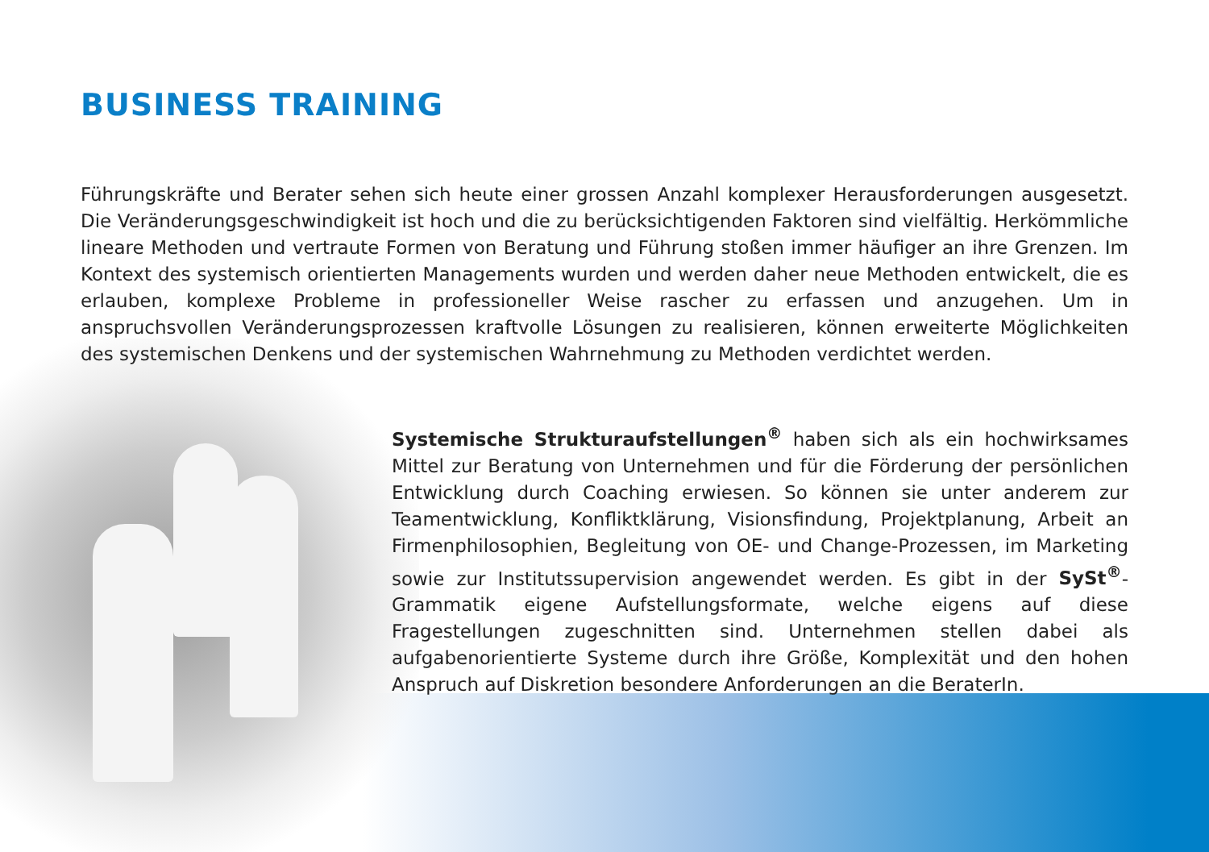BUSINESS TRAINING
Führungskräfte und Berater sehen sich heute einer grossen Anzahl komplexer Herausforderungen ausgesetzt. Die Veränderungsgeschwindigkeit ist hoch und die zu berücksichtigenden Faktoren sind vielfältig. Herkömmliche lineare Methoden und vertraute Formen von Beratung und Führung stoßen immer häufiger an ihre Grenzen. Im Kontext des systemisch orientierten Managements wurden und werden daher neue Methoden entwickelt, die es erlauben, komplexe Probleme in professioneller Weise rascher zu erfassen und anzugehen. Um in anspruchsvollen Veränderungsprozessen kraftvolle Lösungen zu realisieren, können erweiterte Möglichkeiten des systemischen Denkens und der systemischen Wahrnehmung zu Methoden verdichtet werden.
Systemische Strukturaufstellungen<sup>®</sup> haben sich als ein hochwirksames Mittel zur Beratung von Unternehmen und für die Förderung der persönlichen Entwicklung durch Coaching erwiesen. So können sie unter anderem zur Teamentwicklung, Konfliktklärung, Visionsfindung, Projektplanung, Arbeit an Firmenphilosophien, Begleitung von OE- und Change-Prozessen, im Marketing sowie zur Institutssupervision angewendet werden. Es gibt in der SySt<sup>®</sup>-Grammatik eigene Aufstellungsformate, welche eigens auf diese Fragestellungen zugeschnitten sind. Unternehmen stellen dabei als aufgabenorientierte Systeme durch ihre Größe, Komplexität und den hohen Anspruch auf Diskretion besondere Anforderungen an die BeraterIn.